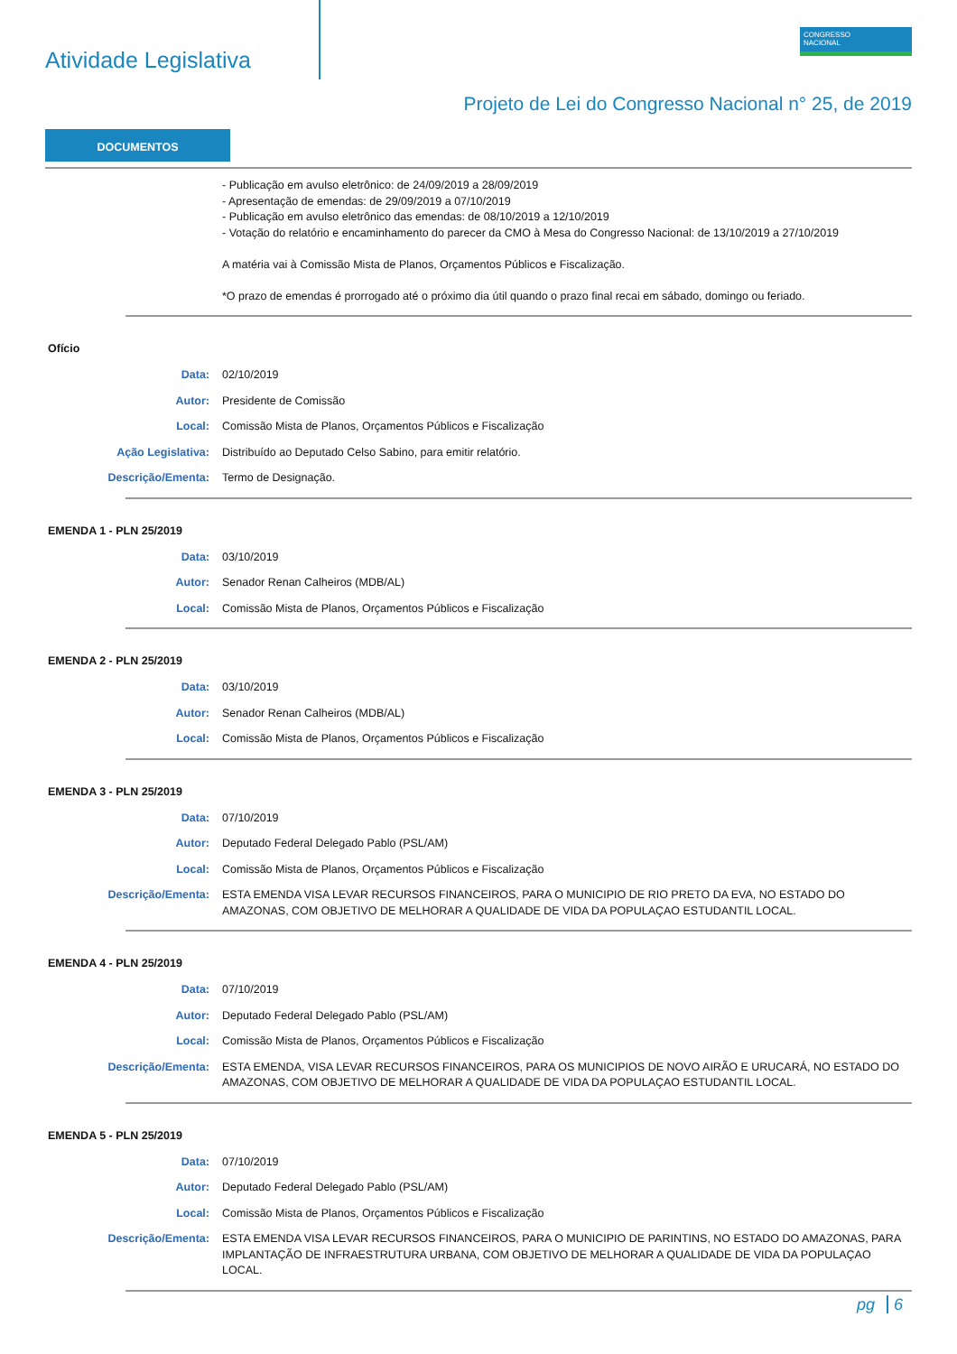Atividade Legislativa
CONGRESSO
NACIONAL
Projeto de Lei do Congresso Nacional n° 25, de 2019
DOCUMENTOS
- Publicação em avulso eletrônico: de 24/09/2019 a 28/09/2019
- Apresentação de emendas: de 29/09/2019 a 07/10/2019
- Publicação em avulso eletrônico das emendas: de 08/10/2019 a 12/10/2019
- Votação do relatório e encaminhamento do parecer da CMO à Mesa do Congresso Nacional: de 13/10/2019 a 27/10/2019
A matéria vai à Comissão Mista de Planos, Orçamentos Públicos e Fiscalização.
*O prazo de emendas é prorrogado até o próximo dia útil quando o prazo final recai em sábado, domingo ou feriado.
Ofício
Data: 02/10/2019
Autor: Presidente de Comissão
Local: Comissão Mista de Planos, Orçamentos Públicos e Fiscalização
Ação Legislativa: Distribuído ao Deputado Celso Sabino, para emitir relatório.
Descrição/Ementa: Termo de Designação.
EMENDA 1 - PLN 25/2019
Data: 03/10/2019
Autor: Senador Renan Calheiros (MDB/AL)
Local: Comissão Mista de Planos, Orçamentos Públicos e Fiscalização
EMENDA 2 - PLN 25/2019
Data: 03/10/2019
Autor: Senador Renan Calheiros (MDB/AL)
Local: Comissão Mista de Planos, Orçamentos Públicos e Fiscalização
EMENDA 3 - PLN 25/2019
Data: 07/10/2019
Autor: Deputado Federal Delegado Pablo (PSL/AM)
Local: Comissão Mista de Planos, Orçamentos Públicos e Fiscalização
Descrição/Ementa: ESTA EMENDA VISA LEVAR RECURSOS FINANCEIROS, PARA O MUNICIPIO DE RIO PRETO DA EVA, NO ESTADO DO AMAZONAS, COM OBJETIVO DE MELHORAR A QUALIDADE DE VIDA DA POPULAÇAO ESTUDANTIL LOCAL.
EMENDA 4 - PLN 25/2019
Data: 07/10/2019
Autor: Deputado Federal Delegado Pablo (PSL/AM)
Local: Comissão Mista de Planos, Orçamentos Públicos e Fiscalização
Descrição/Ementa: ESTA EMENDA, VISA LEVAR RECURSOS FINANCEIROS, PARA OS MUNICIPIOS DE NOVO AIRÃO E URUCARÁ, NO ESTADO DO AMAZONAS, COM OBJETIVO DE MELHORAR A QUALIDADE DE VIDA DA POPULAÇAO ESTUDANTIL LOCAL.
EMENDA 5 - PLN 25/2019
Data: 07/10/2019
Autor: Deputado Federal Delegado Pablo (PSL/AM)
Local: Comissão Mista de Planos, Orçamentos Públicos e Fiscalização
Descrição/Ementa: ESTA EMENDA VISA LEVAR RECURSOS FINANCEIROS, PARA O MUNICIPIO DE PARINTINS, NO ESTADO DO AMAZONAS, PARA IMPLANTAÇÃO DE INFRAESTRUTURA URBANA, COM OBJETIVO DE MELHORAR A QUALIDADE DE VIDA DA POPULAÇAO LOCAL.
pg 6